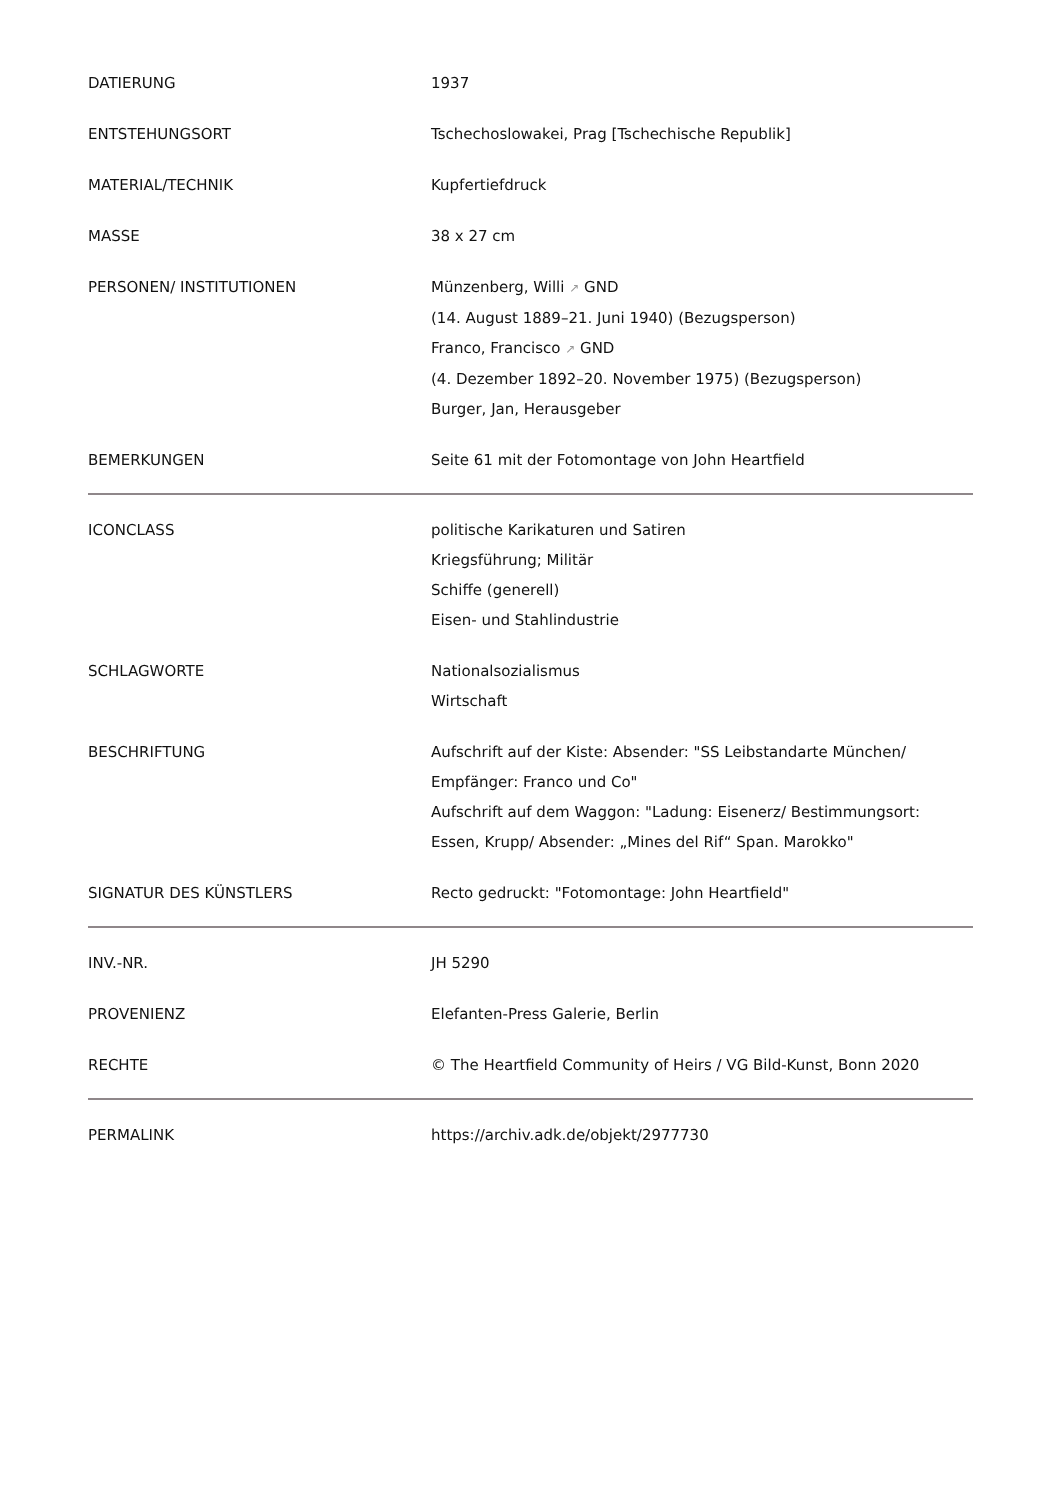| DATIERUNG | 1937 |
| ENTSTEHUNGSORT | Tschechoslowakei, Prag [Tschechische Republik] |
| MATERIAL/TECHNIK | Kupfertiefdruck |
| MASSE | 38 x 27 cm |
| PERSONEN/ INSTITUTIONEN | Münzenberg, Willi ↗ GND (14. August 1889–21. Juni 1940) (Bezugsperson) Franco, Francisco ↗ GND (4. Dezember 1892–20. November 1975) (Bezugsperson) Burger, Jan, Herausgeber |
| BEMERKUNGEN | Seite 61 mit der Fotomontage von John Heartfield |
| ICONCLASS | politische Karikaturen und Satiren Kriegsführung; Militär Schiffe (generell) Eisen- und Stahlindustrie |
| SCHLAGWORTE | Nationalsozialismus Wirtschaft |
| BESCHRIFTUNG | Aufschrift auf der Kiste: Absender: "SS Leibstandarte München/ Empfänger: Franco und Co" Aufschrift auf dem Waggon: "Ladung: Eisenerz/ Bestimmungsort: Essen, Krupp/ Absender: „Mines del Rif“ Span. Marokko" |
| SIGNATUR DES KÜNSTLERS | Recto gedruckt: "Fotomontage: John Heartfield" |
| INV.-NR. | JH 5290 |
| PROVENIENZ | Elefanten-Press Galerie, Berlin |
| RECHTE | © The Heartfield Community of Heirs / VG Bild-Kunst, Bonn 2020 |
| PERMALINK | https://archiv.adk.de/objekt/2977730 |